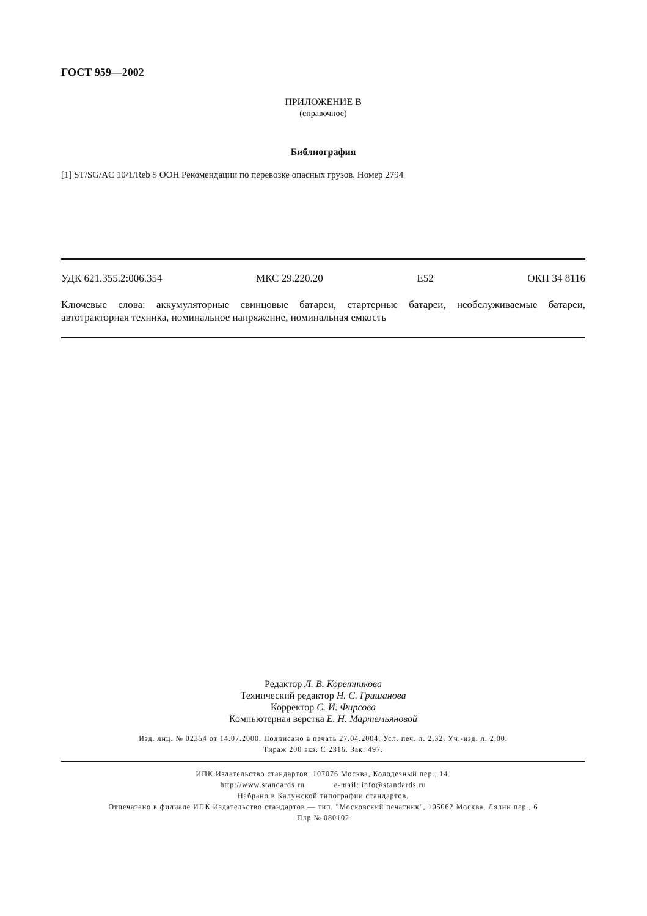ГОСТ 959—2002
ПРИЛОЖЕНИЕ В
(справочное)
Библиография
[1] ST/SG/AC 10/1/Reb 5 ООН Рекомендации по перевозке опасных грузов. Номер 2794
УДК 621.355.2:006.354 МКС 29.220.20 Е52 ОКП 34 8116
Ключевые слова: аккумуляторные свинцовые батареи, стартерные батареи, необслуживаемые батареи, автотракторная техника, номинальное напряжение, номинальная емкость
Редактор Л. В. Коретникова
Технический редактор Н. С. Гришанова
Корректор С. И. Фирсова
Компьютерная верстка Е. Н. Мартемьяновой
Изд. лиц. № 02354 от 14.07.2000. Подписано в печать 27.04.2004. Усл. печ. л. 2,32. Уч.-изд. л. 2,00.
Тираж 200 экз. С 2316. Зак. 497.
ИПК Издательство стандартов, 107076 Москва, Колодезный пер., 14.
http://www.standards.ru e-mail: info@standards.ru
Набрано в Калужской типографии стандартов.
Отпечатано в филиале ИПК Издательство стандартов — тип. "Московский печатник", 105062 Москва, Лялин пер., 6
Плр № 080102